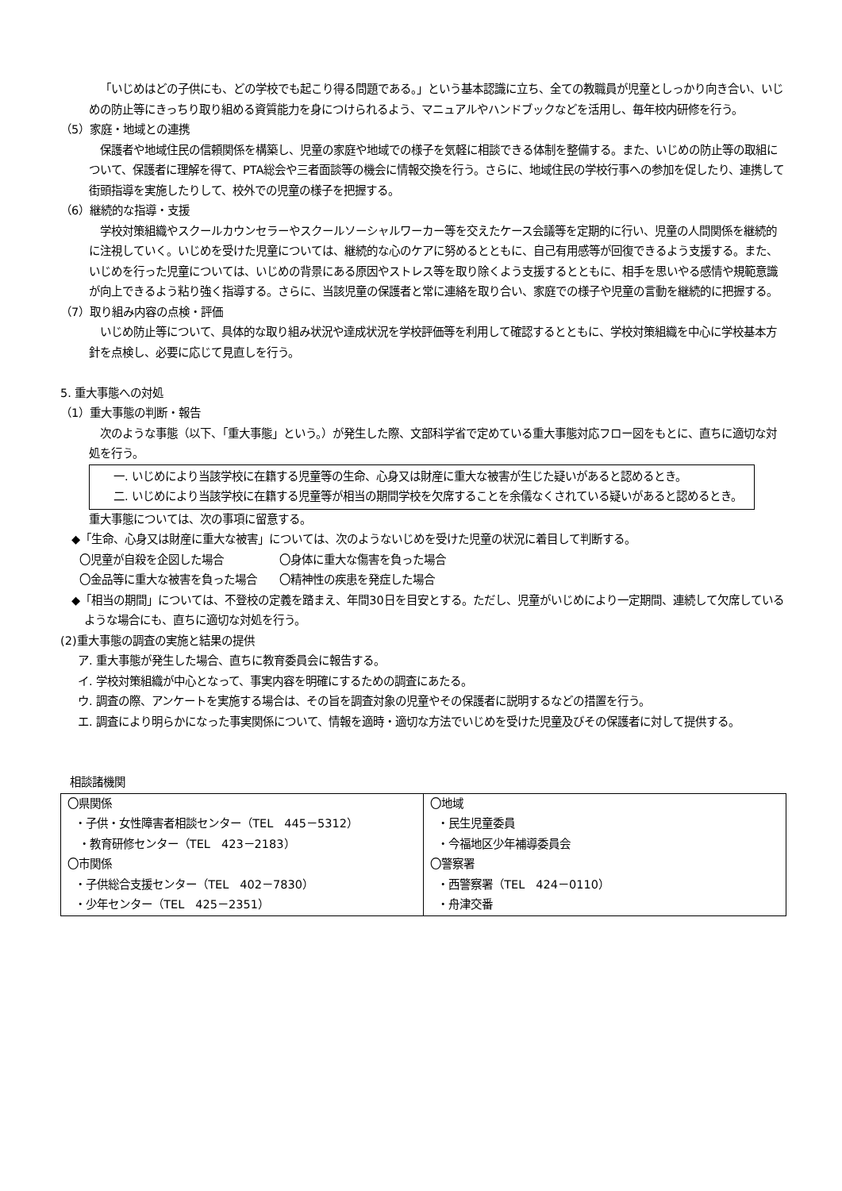「いじめはどの子供にも、どの学校でも起こり得る問題である。」という基本認識に立ち、全ての教職員が児童としっかり向き合い、いじめの防止等にきっちり取り組める資質能力を身につけられるよう、マニュアルやハンドブックなどを活用し、毎年校内研修を行う。
（5）家庭・地域との連携
保護者や地域住民の信頼関係を構築し、児童の家庭や地域での様子を気軽に相談できる体制を整備する。また、いじめの防止等の取組について、保護者に理解を得て、PTA総会や三者面談等の機会に情報交換を行う。さらに、地域住民の学校行事への参加を促したり、連携して街頭指導を実施したりして、校外での児童の様子を把握する。
（6）継続的な指導・支援
学校対策組織やスクールカウンセラーやスクールソーシャルワーカー等を交えたケース会議等を定期的に行い、児童の人間関係を継続的に注視していく。いじめを受けた児童については、継続的な心のケアに努めるとともに、自己有用感等が回復できるよう支援する。また、いじめを行った児童については、いじめの背景にある原因やストレス等を取り除くよう支援するとともに、相手を思いやる感情や規範意識が向上できるよう粘り強く指導する。さらに、当該児童の保護者と常に連絡を取り合い、家庭での様子や児童の言動を継続的に把握する。
（7）取り組み内容の点検・評価
いじめ防止等について、具体的な取り組み状況や達成状況を学校評価等を利用して確認するとともに、学校対策組織を中心に学校基本方針を点検し、必要に応じて見直しを行う。
5. 重大事態への対処
（1）重大事態の判断・報告
次のような事態（以下、「重大事態」という。）が発生した際、文部科学省で定めている重大事態対応フロー図をもとに、直ちに適切な対処を行う。
一. いじめにより当該学校に在籍する児童等の生命、心身又は財産に重大な被害が生じた疑いがあると認めるとき。
二. いじめにより当該学校に在籍する児童等が相当の期間学校を欠席することを余儀なくされている疑いがあると認めるとき。
重大事態については、次の事項に留意する。
◆「生命、心身又は財産に重大な被害」については、次のようないじめを受けた児童の状況に着目して判断する。
〇児童が自殺を企図した場合　　　　　〇身体に重大な傷害を負った場合
〇金品等に重大な被害を負った場合　　〇精神性の疾患を発症した場合
◆「相当の期間」については、不登校の定義を踏まえ、年間30日を目安とする。ただし、児童がいじめにより一定期間、連続して欠席しているような場合にも、直ちに適切な対処を行う。
(2)重大事態の調査の実施と結果の提供
ア. 重大事態が発生した場合、直ちに教育委員会に報告する。
イ. 学校対策組織が中心となって、事実内容を明確にするための調査にあたる。
ウ. 調査の際、アンケートを実施する場合は、その旨を調査対象の児童やその保護者に説明するなどの措置を行う。
エ. 調査により明らかになった事実関係について、情報を適時・適切な方法でいじめを受けた児童及びその保護者に対して提供する。
相談諸機関
| 〇県関係 ・子供・女性障害者相談センター（TEL 445－5312） ・教育研修センター（TEL 423－2183） 〇市関係 ・子供総合支援センター（TEL 402－7830） ・少年センター（TEL 425－2351） | 〇地域 ・民生児童委員 ・今福地区少年補導委員会 〇警察署 ・西警察署（TEL 424－0110） ・舟津交番 |